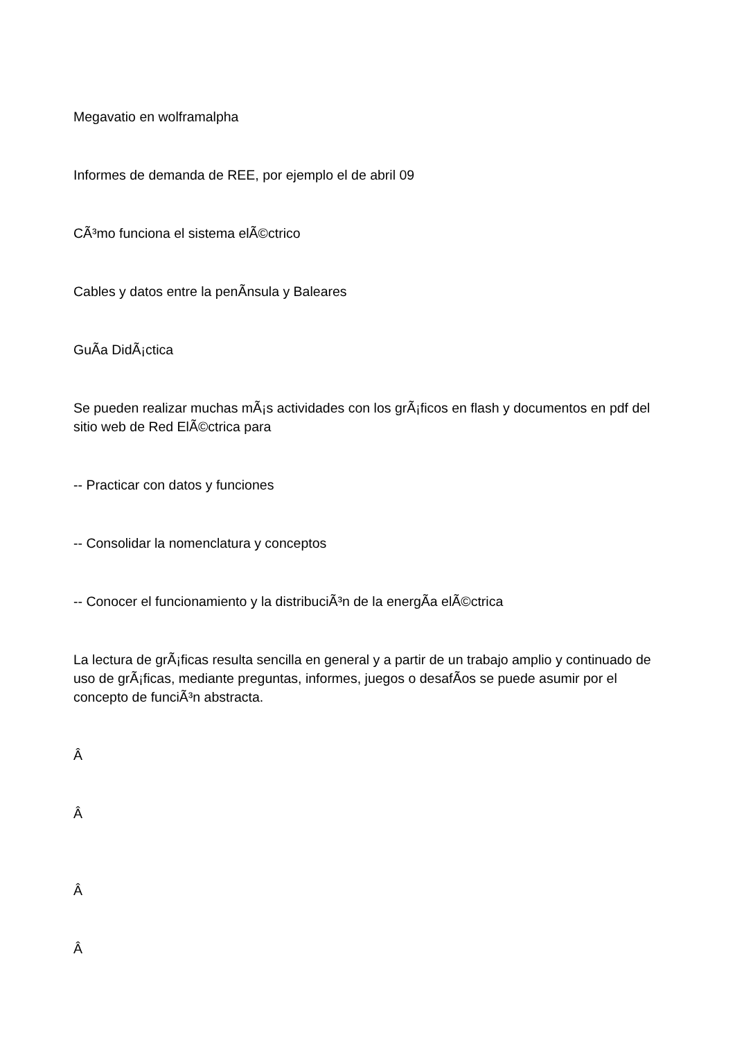Megavatio en wolframalpha
Informes de demanda de REE, por ejemplo el de abril 09
CÃ³mo funciona el sistema elÃ©ctrico
Cables y datos entre la penÃ­nsula y Baleares
GuÃ­a DidÃ¡ctica
Se pueden realizar muchas mÃ¡s actividades con los grÃ¡ficos en flash y documentos en pdf del sitio web de Red ElÃ©ctrica para
-- Practicar con datos y funciones
-- Consolidar la nomenclatura y conceptos
-- Conocer el funcionamiento y la distribuciÃ³n de la energÃ­a elÃ©ctrica
La lectura de grÃ¡ficas resulta sencilla en general y a partir de un trabajo amplio y continuado de uso de grÃ¡ficas, mediante preguntas, informes, juegos o desafÃ­os se puede asumir por el concepto de funciÃ³n abstracta.
Â
Â
Â
Â